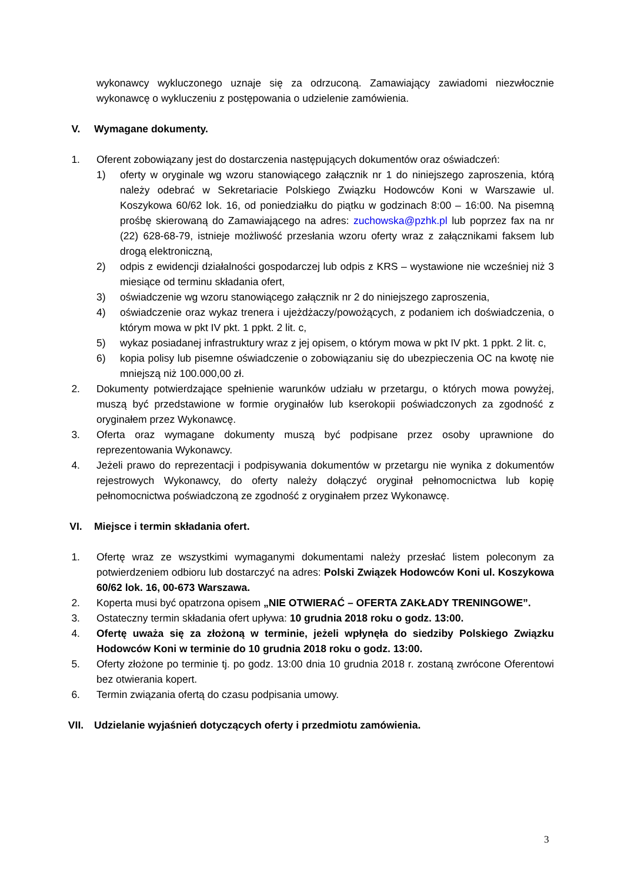wykonawcy wykluczonego uznaje się za odrzuconą. Zamawiający zawiadomi niezwłocznie wykonawcę o wykluczeniu z postępowania o udzielenie zamówienia.
V. Wymagane dokumenty.
1. Oferent zobowiązany jest do dostarczenia następujących dokumentów oraz oświadczeń:
1) oferty w oryginale wg wzoru stanowiącego załącznik nr 1 do niniejszego zaproszenia, którą należy odebrać w Sekretariacie Polskiego Związku Hodowców Koni w Warszawie ul. Koszykowa 60/62 lok. 16, od poniedziałku do piątku w godzinach 8:00 – 16:00. Na pisemną prośbę skierowaną do Zamawiającego na adres: zuchowska@pzhk.pl lub poprzez fax na nr (22) 628-68-79, istnieje możliwość przesłania wzoru oferty wraz z załącznikami faksem lub drogą elektroniczną,
2) odpis z ewidencji działalności gospodarczej lub odpis z KRS – wystawione nie wcześniej niż 3 miesiące od terminu składania ofert,
3) oświadczenie wg wzoru stanowiącego załącznik nr 2 do niniejszego zaproszenia,
4) oświadczenie oraz wykaz trenera i ujeżdżaczy/powożących, z podaniem ich doświadczenia, o którym mowa w pkt IV pkt. 1 ppkt. 2 lit. c,
5) wykaz posiadanej infrastruktury wraz z jej opisem, o którym mowa w pkt IV pkt. 1 ppkt. 2 lit. c,
6) kopia polisy lub pisemne oświadczenie o zobowiązaniu się do ubezpieczenia OC na kwotę nie mniejszą niż 100.000,00 zł.
2. Dokumenty potwierdzające spełnienie warunków udziału w przetargu, o których mowa powyżej, muszą być przedstawione w formie oryginałów lub kserokopii poświadczonych za zgodność z oryginałem przez Wykonawcę.
3. Oferta oraz wymagane dokumenty muszą być podpisane przez osoby uprawnione do reprezentowania Wykonawcy.
4. Jeżeli prawo do reprezentacji i podpisywania dokumentów w przetargu nie wynika z dokumentów rejestrowych Wykonawcy, do oferty należy dołączyć oryginał pełnomocnictwa lub kopię pełnomocnictwa poświadczoną ze zgodność z oryginałem przez Wykonawcę.
VI. Miejsce i termin składania ofert.
1. Ofertę wraz ze wszystkimi wymaganymi dokumentami należy przesłać listem poleconym za potwierdzeniem odbioru lub dostarczyć na adres: Polski Związek Hodowców Koni ul. Koszykowa 60/62 lok. 16, 00-673 Warszawa.
2. Koperta musi być opatrzona opisem „NIE OTWIERAĆ – OFERTA ZAKŁADY TRENINGOWE”.
3. Ostateczny termin składania ofert upływa: 10 grudnia 2018 roku o godz. 13:00.
4. Ofertę uważa się za złożoną w terminie, jeżeli wpłynęła do siedziby Polskiego Związku Hodowców Koni w terminie do 10 grudnia 2018 roku o godz. 13:00.
5. Oferty złożone po terminie tj. po godz. 13:00 dnia 10 grudnia 2018 r. zostaną zwrócone Oferentowi bez otwierania kopert.
6. Termin związania ofertą do czasu podpisania umowy.
VII. Udzielanie wyjaśnień dotyczących oferty i przedmiotu zamówienia.
3